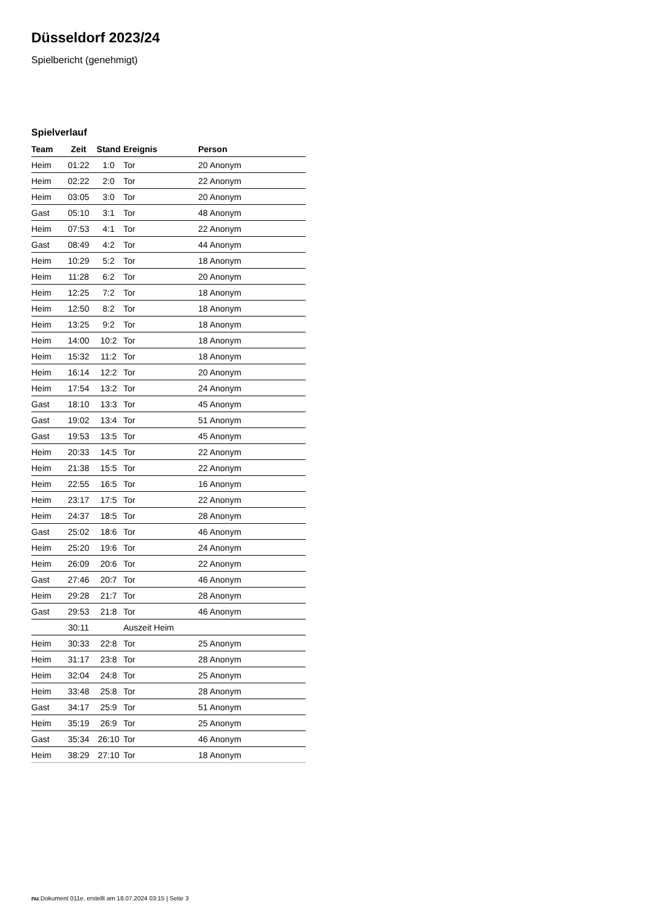Düsseldorf 2023/24
Spielbericht (genehmigt)
Spielverlauf
| Team | Zeit | Stand | Ereignis | Person |
| --- | --- | --- | --- | --- |
| Heim | 01:22 | 1:0 | Tor | 20 Anonym |
| Heim | 02:22 | 2:0 | Tor | 22 Anonym |
| Heim | 03:05 | 3:0 | Tor | 20 Anonym |
| Gast | 05:10 | 3:1 | Tor | 48 Anonym |
| Heim | 07:53 | 4:1 | Tor | 22 Anonym |
| Gast | 08:49 | 4:2 | Tor | 44 Anonym |
| Heim | 10:29 | 5:2 | Tor | 18 Anonym |
| Heim | 11:28 | 6:2 | Tor | 20 Anonym |
| Heim | 12:25 | 7:2 | Tor | 18 Anonym |
| Heim | 12:50 | 8:2 | Tor | 18 Anonym |
| Heim | 13:25 | 9:2 | Tor | 18 Anonym |
| Heim | 14:00 | 10:2 | Tor | 18 Anonym |
| Heim | 15:32 | 11:2 | Tor | 18 Anonym |
| Heim | 16:14 | 12:2 | Tor | 20 Anonym |
| Heim | 17:54 | 13:2 | Tor | 24 Anonym |
| Gast | 18:10 | 13:3 | Tor | 45 Anonym |
| Gast | 19:02 | 13:4 | Tor | 51 Anonym |
| Gast | 19:53 | 13:5 | Tor | 45 Anonym |
| Heim | 20:33 | 14:5 | Tor | 22 Anonym |
| Heim | 21:38 | 15:5 | Tor | 22 Anonym |
| Heim | 22:55 | 16:5 | Tor | 16 Anonym |
| Heim | 23:17 | 17:5 | Tor | 22 Anonym |
| Heim | 24:37 | 18:5 | Tor | 28 Anonym |
| Gast | 25:02 | 18:6 | Tor | 46 Anonym |
| Heim | 25:20 | 19:6 | Tor | 24 Anonym |
| Heim | 26:09 | 20:6 | Tor | 22 Anonym |
| Gast | 27:46 | 20:7 | Tor | 46 Anonym |
| Heim | 29:28 | 21:7 | Tor | 28 Anonym |
| Gast | 29:53 | 21:8 | Tor | 46 Anonym |
| | 30:11 | | Auszeit Heim | |
| Heim | 30:33 | 22:8 | Tor | 25 Anonym |
| Heim | 31:17 | 23:8 | Tor | 28 Anonym |
| Heim | 32:04 | 24:8 | Tor | 25 Anonym |
| Heim | 33:48 | 25:8 | Tor | 28 Anonym |
| Gast | 34:17 | 25:9 | Tor | 51 Anonym |
| Heim | 35:19 | 26:9 | Tor | 25 Anonym |
| Gast | 35:34 | 26:10 | Tor | 46 Anonym |
| Heim | 38:29 | 27:10 | Tor | 18 Anonym |
nu.Dokument 011e, erstellt am 18.07.2024 03:15 | Seite 3